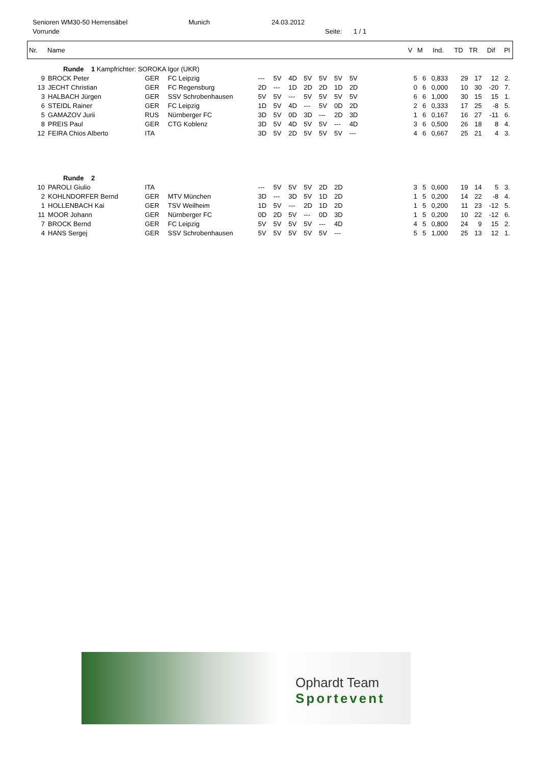Senioren WM30-50 Herrensäbel Munich 24.03.2012
Vorrunde Seite: 1 / 1
| Nr. | Name | V | M | Ind. | TD | TR | Dif | Pl |
| --- | --- | --- | --- | --- | --- | --- | --- | --- |
| | Runde 1 Kampfrichter: SOROKA Igor (UKR) | | | | | | | | | | | | | | | | | |
| 9 | BROCK Peter | GER | FC Leipzig | --- | 5V | 4D | 5V | 5V | 5V | 5V | | 5 | 6 | 0,833 | 29 | 17 | 12 | 2. |
| 13 | JECHT Christian | GER | FC Regensburg | 2D | --- | 1D | 2D | 2D | 1D | 2D | | 0 | 6 | 0,000 | 10 | 30 | -20 | 7. |
| 3 | HALBACH Jürgen | GER | SSV Schrobenhausen | 5V | 5V | --- | 5V | 5V | 5V | 5V | | 6 | 6 | 1,000 | 30 | 15 | 15 | 1. |
| 6 | STEIDL Rainer | GER | FC Leipzig | 1D | 5V | 4D | --- | 5V | 0D | 2D | | 2 | 6 | 0,333 | 17 | 25 | -8 | 5. |
| 5 | GAMAZOV Jurii | RUS | Nürnberger FC | 3D | 5V | 0D | 3D | --- | 2D | 3D | | 1 | 6 | 0,167 | 16 | 27 | -11 | 6. |
| 8 | PREIS Paul | GER | CTG Koblenz | 3D | 5V | 4D | 5V | 5V | --- | 4D | | 3 | 6 | 0,500 | 26 | 18 | 8 | 4. |
| 12 | FEIRA Chios Alberto | ITA | | 3D | 5V | 2D | 5V | 5V | 5V | --- | | 4 | 6 | 0,667 | 25 | 21 | 4 | 3. |
| | Runde 2 | | | | | | | | | | | | | | | | | |
| 10 | PAROLI Giulio | ITA | | --- | 5V | 5V | 5V | 2D | 2D | | | 3 | 5 | 0,600 | 19 | 14 | 5 | 3. |
| 2 | KOHLNDORFER Bernd | GER | MTV München | 3D | --- | 3D | 5V | 1D | 2D | | | 1 | 5 | 0,200 | 14 | 22 | -8 | 4. |
| 1 | HOLLENBACH Kai | GER | TSV Weilheim | 1D | 5V | --- | 2D | 1D | 2D | | | 1 | 5 | 0,200 | 11 | 23 | -12 | 5. |
| 11 | MOOR Johann | GER | Nürnberger FC | 0D | 2D | 5V | --- | 0D | 3D | | | 1 | 5 | 0,200 | 10 | 22 | -12 | 6. |
| 7 | BROCK Bernd | GER | FC Leipzig | 5V | 5V | 5V | 5V | --- | 4D | | | 4 | 5 | 0,800 | 24 | 9 | 15 | 2. |
| 4 | HANS Sergej | GER | SSV Schrobenhausen | 5V | 5V | 5V | 5V | 5V | --- | | | 5 | 5 | 1,000 | 25 | 13 | 12 | 1. |
Ophardt Team
Sportevent